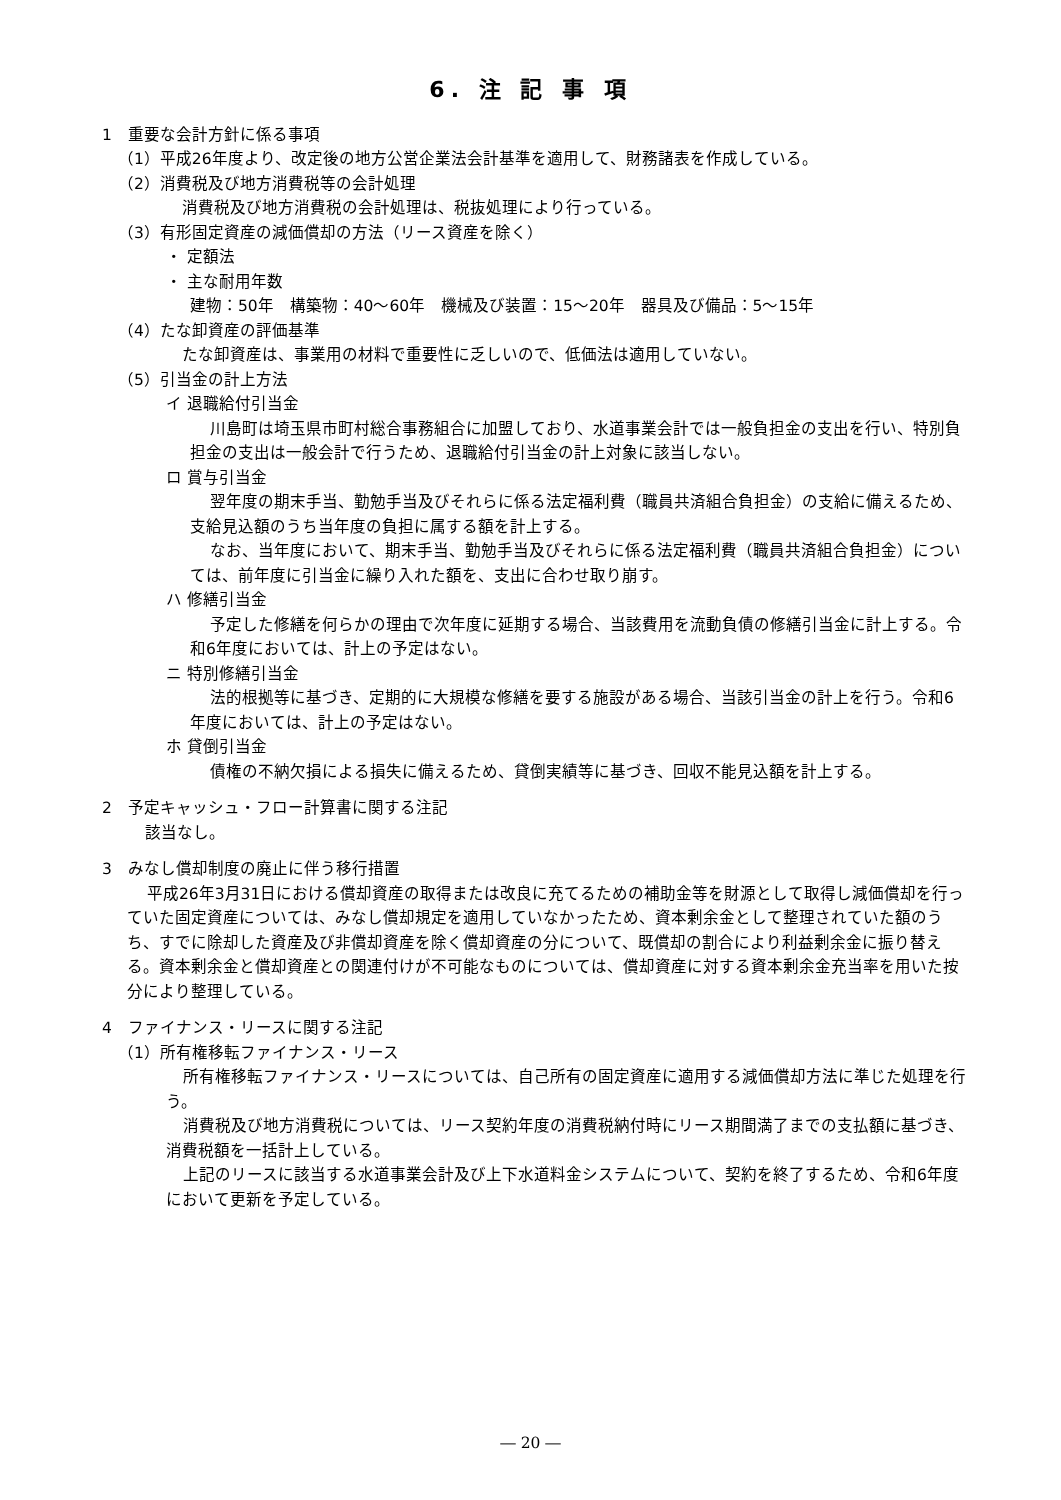6. 注 記 事 項
1　重要な会計方針に係る事項
（1）平成26年度より、改定後の地方公営企業法会計基準を適用して、財務諸表を作成している。
（2）消費税及び地方消費税等の会計処理
消費税及び地方消費税の会計処理は、税抜処理により行っている。
（3）有形固定資産の減価償却の方法（リース資産を除く）
・ 定額法
・ 主な耐用年数
建物：50年　構築物：40～60年　機械及び装置：15～20年　器具及び備品：5～15年
（4）たな卸資産の評価基準
たな卸資産は、事業用の材料で重要性に乏しいので、低価法は適用していない。
（5）引当金の計上方法
イ 退職給付引当金
川島町は埼玉県市町村総合事務組合に加盟しており、水道事業会計では一般負担金の支出を行い、特別負担金の支出は一般会計で行うため、退職給付引当金の計上対象に該当しない。
ロ 賞与引当金
翌年度の期末手当、勤勉手当及びそれらに係る法定福利費（職員共済組合負担金）の支給に備えるため、支給見込額のうち当年度の負担に属する額を計上する。
なお、当年度において、期末手当、勤勉手当及びそれらに係る法定福利費（職員共済組合負担金）については、前年度に引当金に繰り入れた額を、支出に合わせ取り崩す。
ハ 修繕引当金
予定した修繕を何らかの理由で次年度に延期する場合、当該費用を流動負債の修繕引当金に計上する。令和6年度においては、計上の予定はない。
ニ 特別修繕引当金
法的根拠等に基づき、定期的に大規模な修繕を要する施設がある場合、当該引当金の計上を行う。令和6年度においては、計上の予定はない。
ホ 貸倒引当金
債権の不納欠損による損失に備えるため、貸倒実績等に基づき、回収不能見込額を計上する。
2　予定キャッシュ・フロー計算書に関する注記
該当なし。
3　みなし償却制度の廃止に伴う移行措置
平成26年3月31日における償却資産の取得または改良に充てるための補助金等を財源として取得し減価償却を行っていた固定資産については、みなし償却規定を適用していなかったため、資本剰余金として整理されていた額のうち、すでに除却した資産及び非償却資産を除く償却資産の分について、既償却の割合により利益剰余金に振り替える。資本剰余金と償却資産との関連付けが不可能なものについては、償却資産に対する資本剰余金充当率を用いた按分により整理している。
4　ファイナンス・リースに関する注記
（1）所有権移転ファイナンス・リース
所有権移転ファイナンス・リースについては、自己所有の固定資産に適用する減価償却方法に準じた処理を行う。
消費税及び地方消費税については、リース契約年度の消費税納付時にリース期間満了までの支払額に基づき、消費税額を一括計上している。
上記のリースに該当する水道事業会計及び上下水道料金システムについて、契約を終了するため、令和6年度において更新を予定している。
― 20 ―